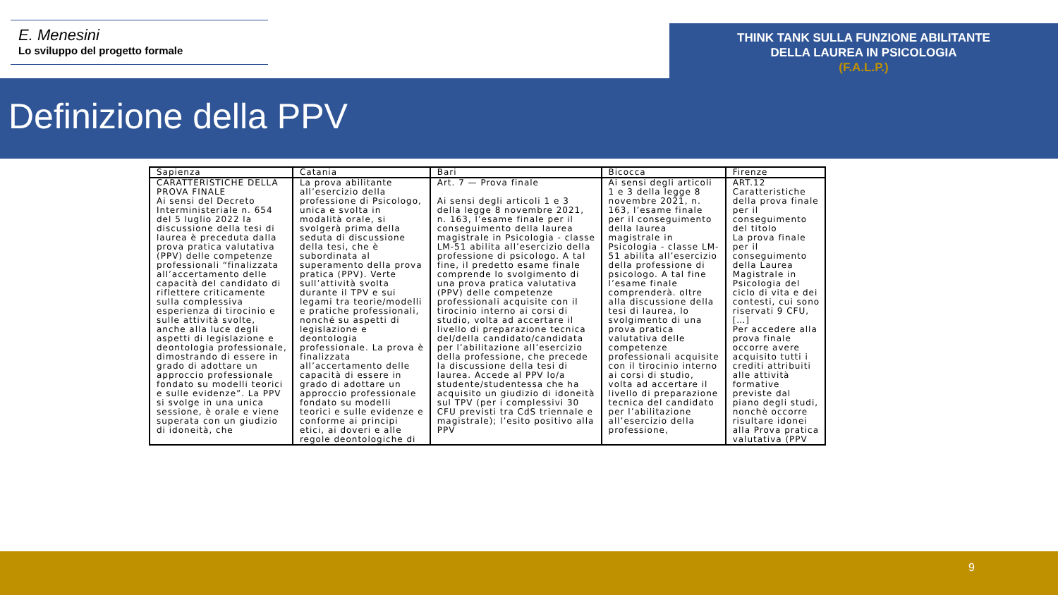E. Menesini
Lo sviluppo del progetto formale
THINK TANK SULLA FUNZIONE ABILITANTE
DELLA LAUREA IN PSICOLOGIA
(F.A.L.P.)
Definizione della PPV
9
| Sapienza | Catania | Bari | Bicocca | Firenze |
| --- | --- | --- | --- | --- |
| CARATTERISTICHE DELLA PROVA FINALE Ai sensi del Decreto Interministeriale n. 654 del 5 luglio 2022 la discussione della tesi di laurea è preceduta dalla prova pratica valutativa (PPV) delle competenze professionali “finalizzata all’accertamento delle capacità del candidato di riflettere criticamente sulla complessiva esperienza di tirocinio e sulle attività svolte, anche alla luce degli aspetti di legislazione e deontologia professionale, dimostrando di essere in grado di adottare un approccio professionale fondato su modelli teorici e sulle evidenze”. La PPV si svolge in una unica sessione, è orale e viene superata con un giudizio di idoneità, che | La prova abilitante all’esercizio della professione di Psicologo, unica e svolta in modalità orale, si svolgerà prima della seduta di discussione della tesi, che è subordinata al superamento della prova pratica (PPV). Verte sull’attività svolta durante il TPV e sui legami tra teorie/modelli e pratiche professionali, nonché su aspetti di legislazione e deontologia professionale. La prova è finalizzata all’accertamento delle capacità di essere in grado di adottare un approccio professionale fondato su modelli teorici e sulle evidenze e conforme ai principi etici, ai doveri e alle regole deontologiche di | Art. 7 — Prova finale Ai sensi degli articoli 1 e 3 della legge 8 novembre 2021, n. 163, l’esame finale per il conseguimento della laurea magistrale in Psicologia - classe LM-51 abilita all’esercizio della professione di psicologo. A tal fine, il predetto esame finale comprende lo svolgimento di una prova pratica valutativa (PPV) delle competenze professionali acquisite con il tirocinio interno ai corsi di studio, volta ad accertare il livello di preparazione tecnica del/della candidato/candidata per l’abilitazione all’esercizio della professione, che precede la discussione della tesi di laurea. Accede al PPV lo/a studente/studentessa che ha acquisito un giudizio di idoneità sul TPV (per i complessivi 30 CFU previsti tra CdS triennale e magistrale); l’esito positivo alla PPV | Ai sensi degli articoli 1 e 3 della legge 8 novembre 2021, n. 163, l’esame finale per il conseguimento della laurea magistrale in Psicologia - classe LM-51 abilita all’esercizio della professione di psicologo. A tal fine l’esame finale comprenderà. oltre alla discussione della tesi di laurea, lo svolgimento di una prova pratica valutativa delle competenze professionali acquisite con il tirocinio interno ai corsi di studio, volta ad accertare il livello di preparazione tecnica del candidato per l’abilitazione all’esercizio della professione, | ART.12 Caratteristiche della prova finale per il conseguimento del titolo La prova finale per il conseguimento della Laurea Magistrale in Psicologia del ciclo di vita e dei contesti, cui sono riservati 9 CFU,[…] Per accedere alla prova finale occorre avere acquisito tutti i crediti attribuiti alle attività formative previste dal piano degli studi, nonchè occorre risultare idonei alla Prova pratica valutativa (PPV |